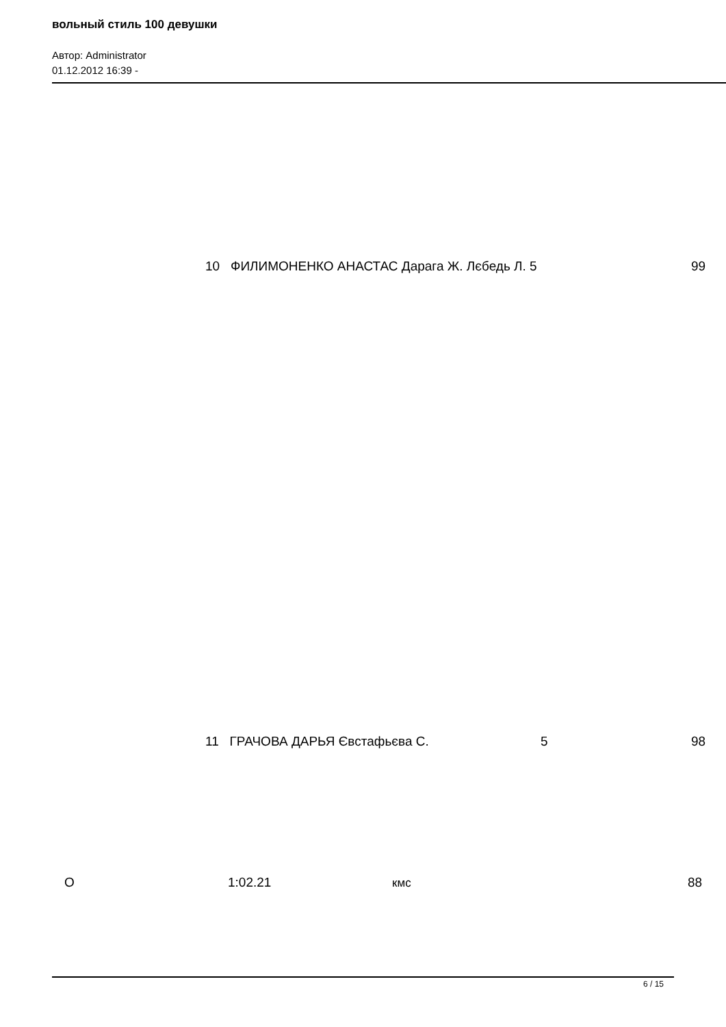вольный стиль 100 девушки
Автор: Administrator
01.12.2012 16:39 -
10 ФИЛИМОНЕНКО АНАСТАС Дарага Ж. Лєбедь Л. 5 99
11 ГРАЧОВА ДАРЬЯ Євстафьєва С. 5 98
О 1:02.21 кмс 88
6 / 15